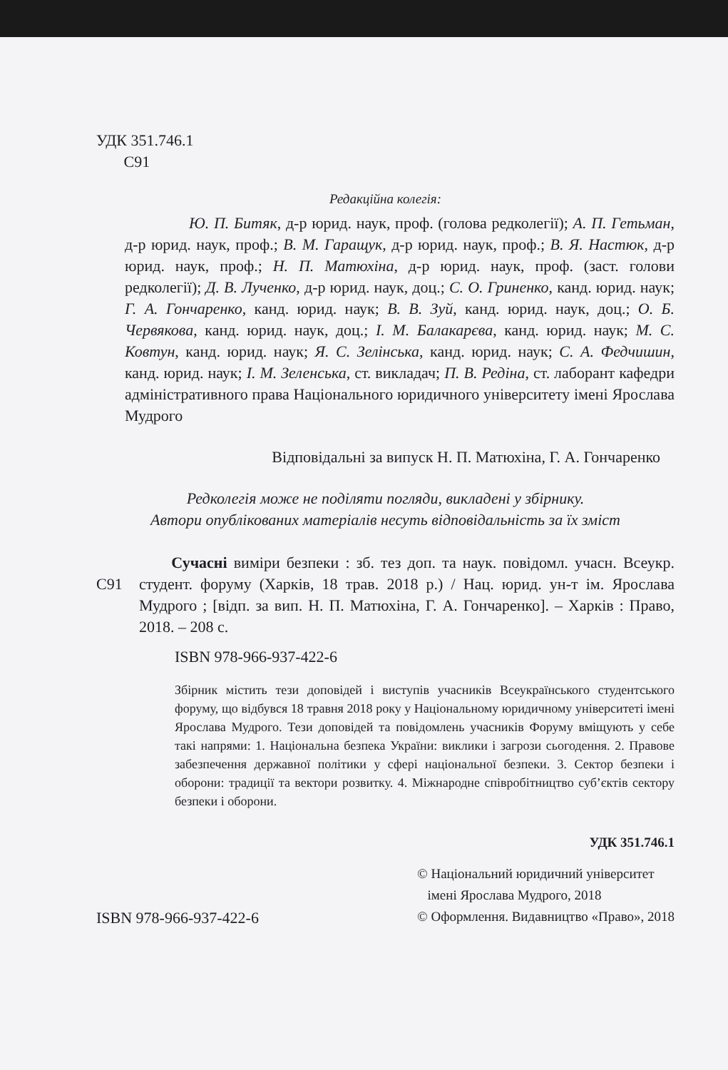УДК 351.746.1
С91
Редакційна колегія:
Ю. П. Битяк, д-р юрид. наук, проф. (голова редколегії); А. П. Гетьман, д-р юрид. наук, проф.; В. М. Гаращук, д-р юрид. наук, проф.; В. Я. Настюк, д-р юрид. наук, проф.; Н. П. Матюхіна, д-р юрид. наук, проф. (заст. голови редколегії); Д. В. Лученко, д-р юрид. наук, доц.; С. О. Гриненко, канд. юрид. наук; Г. А. Гончаренко, канд. юрид. наук; В. В. Зуй, канд. юрид. наук, доц.; О. Б. Червякова, канд. юрид. наук, доц.; І. М. Балакарєва, канд. юрид. наук; М. С. Ковтун, канд. юрид. наук; Я. С. Зелінська, канд. юрид. наук; С. А. Федчишин, канд. юрид. наук; І. М. Зеленська, ст. викладач; П. В. Редіна, ст. лаборант кафедри адміністративного права Національного юридичного університету імені Ярослава Мудрого
Відповідальні за випуск Н. П. Матюхіна, Г. А. Гончаренко
Редколегія може не поділяти погляди, викладені у збірнику.
Автори опублікованих матеріалів несуть відповідальність за їх зміст
С91
Сучасні виміри безпеки : зб. тез доп. та наук. повідомл. учасн. Всеукр. студент. форуму (Харків, 18 трав. 2018 р.) / Нац. юрид. ун-т ім. Ярослава Мудрого ; [відп. за вип. Н. П. Матюхіна, Г. А. Гончаренко]. – Харків : Право, 2018. – 208 с.
ISBN 978-966-937-422-6
Збірник містить тези доповідей і виступів учасників Всеукраїнського студентського форуму, що відбувся 18 травня 2018 року у Національному юридичному університеті імені Ярослава Мудрого. Тези доповідей та повідомлень учасників Форуму вміщують у себе такі напрями: 1. Національна безпека України: виклики і загрози сьогодення. 2. Правове забезпечення державної політики у сфері національної безпеки. 3. Сектор безпеки і оборони: традиції та вектори розвитку. 4. Міжнародне співробітництво суб’єктів сектору безпеки і оборони.
УДК 351.746.1
ISBN 978-966-937-422-6
© Національний юридичний університет
імені Ярослава Мудрого, 2018
© Оформлення. Видавництво «Право», 2018